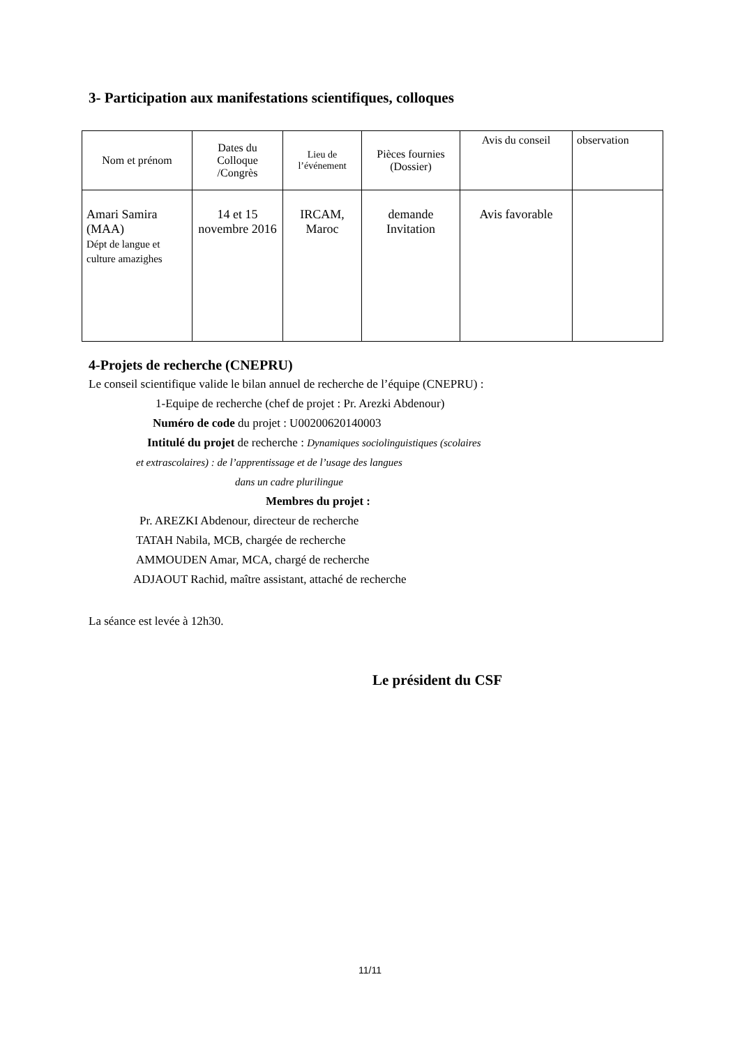3- Participation aux manifestations scientifiques, colloques
| Nom et prénom | Dates du Colloque /Congrès | Lieu de l’événement | Pièces fournies (Dossier) | Avis du conseil | observation |
| --- | --- | --- | --- | --- | --- |
| Amari Samira (MAA) Dépt de langue et culture amazighes | 14 et 15 novembre 2016 | IRCAM, Maroc | demande Invitation | Avis favorable | |
4-Projets de recherche (CNEPRU)
Le conseil scientifique valide le bilan annuel de recherche de l’équipe (CNEPRU) :
1-Equipe de recherche (chef de projet : Pr. Arezki Abdenour)
Numéro de code du projet : U00200620140003
Intitulé du projet de recherche : Dynamiques sociolinguistiques (scolaires
et extrascolaires) : de l’apprentissage et de l’usage des langues
dans un cadre plurilingue
Membres du projet :
Pr. AREZKI Abdenour, directeur de recherche
TATAH Nabila, MCB, chargée de recherche
AMMOUDEN Amar, MCA, chargé de recherche
ADJAOUT Rachid, maître assistant, attaché de recherche
La séance est levée à 12h30.
Le président du CSF
11/11